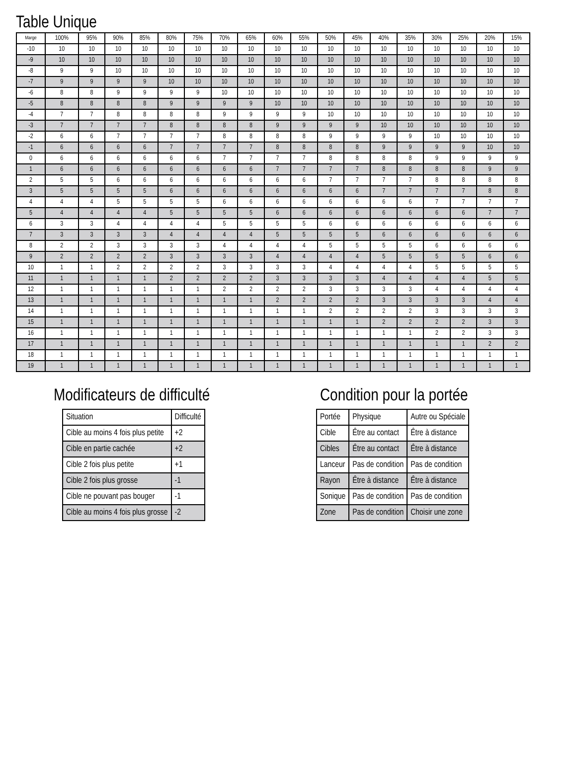Table Unique
| Marge | 100% | 95% | 90% | 85% | 80% | 75% | 70% | 65% | 60% | 55% | 50% | 45% | 40% | 35% | 30% | 25% | 20% | 15% |
| --- | --- | --- | --- | --- | --- | --- | --- | --- | --- | --- | --- | --- | --- | --- | --- | --- | --- | --- |
| -10 | 10 | 10 | 10 | 10 | 10 | 10 | 10 | 10 | 10 | 10 | 10 | 10 | 10 | 10 | 10 | 10 | 10 | 10 |
| -9 | 10 | 10 | 10 | 10 | 10 | 10 | 10 | 10 | 10 | 10 | 10 | 10 | 10 | 10 | 10 | 10 | 10 | 10 |
| -8 | 9 | 9 | 10 | 10 | 10 | 10 | 10 | 10 | 10 | 10 | 10 | 10 | 10 | 10 | 10 | 10 | 10 | 10 |
| -7 | 9 | 9 | 9 | 9 | 10 | 10 | 10 | 10 | 10 | 10 | 10 | 10 | 10 | 10 | 10 | 10 | 10 | 10 |
| -6 | 8 | 8 | 9 | 9 | 9 | 9 | 10 | 10 | 10 | 10 | 10 | 10 | 10 | 10 | 10 | 10 | 10 | 10 |
| -5 | 8 | 8 | 8 | 8 | 9 | 9 | 9 | 9 | 10 | 10 | 10 | 10 | 10 | 10 | 10 | 10 | 10 | 10 |
| -4 | 7 | 7 | 8 | 8 | 8 | 8 | 9 | 9 | 9 | 9 | 10 | 10 | 10 | 10 | 10 | 10 | 10 | 10 |
| -3 | 7 | 7 | 7 | 7 | 8 | 8 | 8 | 8 | 9 | 9 | 9 | 9 | 10 | 10 | 10 | 10 | 10 | 10 |
| -2 | 6 | 6 | 7 | 7 | 7 | 7 | 8 | 8 | 8 | 8 | 9 | 9 | 9 | 9 | 10 | 10 | 10 | 10 |
| -1 | 6 | 6 | 6 | 6 | 7 | 7 | 7 | 7 | 8 | 8 | 8 | 8 | 9 | 9 | 9 | 9 | 10 | 10 |
| 0 | 6 | 6 | 6 | 6 | 6 | 6 | 7 | 7 | 7 | 7 | 8 | 8 | 8 | 8 | 9 | 9 | 9 | 9 |
| 1 | 6 | 6 | 6 | 6 | 6 | 6 | 6 | 6 | 7 | 7 | 7 | 7 | 8 | 8 | 8 | 8 | 9 | 9 |
| 2 | 5 | 5 | 6 | 6 | 6 | 6 | 6 | 6 | 6 | 6 | 7 | 7 | 7 | 7 | 8 | 8 | 8 | 8 |
| 3 | 5 | 5 | 5 | 5 | 6 | 6 | 6 | 6 | 6 | 6 | 6 | 6 | 7 | 7 | 7 | 7 | 8 | 8 |
| 4 | 4 | 4 | 5 | 5 | 5 | 5 | 6 | 6 | 6 | 6 | 6 | 6 | 6 | 6 | 7 | 7 | 7 | 7 |
| 5 | 4 | 4 | 4 | 4 | 5 | 5 | 5 | 5 | 6 | 6 | 6 | 6 | 6 | 6 | 6 | 6 | 7 | 7 |
| 6 | 3 | 3 | 4 | 4 | 4 | 4 | 5 | 5 | 5 | 5 | 6 | 6 | 6 | 6 | 6 | 6 | 6 | 6 |
| 7 | 3 | 3 | 3 | 3 | 4 | 4 | 4 | 4 | 5 | 5 | 5 | 5 | 6 | 6 | 6 | 6 | 6 | 6 |
| 8 | 2 | 2 | 3 | 3 | 3 | 3 | 4 | 4 | 4 | 4 | 5 | 5 | 5 | 5 | 6 | 6 | 6 | 6 |
| 9 | 2 | 2 | 2 | 2 | 3 | 3 | 3 | 3 | 4 | 4 | 4 | 4 | 5 | 5 | 5 | 5 | 6 | 6 |
| 10 | 1 | 1 | 2 | 2 | 2 | 2 | 3 | 3 | 3 | 3 | 4 | 4 | 4 | 4 | 5 | 5 | 5 | 5 |
| 11 | 1 | 1 | 1 | 1 | 2 | 2 | 2 | 2 | 3 | 3 | 3 | 3 | 4 | 4 | 4 | 4 | 5 | 5 |
| 12 | 1 | 1 | 1 | 1 | 1 | 1 | 2 | 2 | 2 | 2 | 3 | 3 | 3 | 3 | 4 | 4 | 4 | 4 |
| 13 | 1 | 1 | 1 | 1 | 1 | 1 | 1 | 1 | 2 | 2 | 2 | 2 | 3 | 3 | 3 | 3 | 4 | 4 |
| 14 | 1 | 1 | 1 | 1 | 1 | 1 | 1 | 1 | 1 | 1 | 2 | 2 | 2 | 2 | 3 | 3 | 3 | 3 |
| 15 | 1 | 1 | 1 | 1 | 1 | 1 | 1 | 1 | 1 | 1 | 1 | 1 | 2 | 2 | 2 | 2 | 3 | 3 |
| 16 | 1 | 1 | 1 | 1 | 1 | 1 | 1 | 1 | 1 | 1 | 1 | 1 | 1 | 1 | 2 | 2 | 3 | 3 |
| 17 | 1 | 1 | 1 | 1 | 1 | 1 | 1 | 1 | 1 | 1 | 1 | 1 | 1 | 1 | 1 | 1 | 2 | 2 |
| 18 | 1 | 1 | 1 | 1 | 1 | 1 | 1 | 1 | 1 | 1 | 1 | 1 | 1 | 1 | 1 | 1 | 1 | 1 |
| 19 | 1 | 1 | 1 | 1 | 1 | 1 | 1 | 1 | 1 | 1 | 1 | 1 | 1 | 1 | 1 | 1 | 1 | 1 |
Modificateurs de difficulté
| Situation | Difficulté |
| Cible au moins 4 fois plus petite | +2 |
| Cible en partie cachée | +2 |
| Cible 2 fois plus petite | +1 |
| Cible 2 fois plus grosse | -1 |
| Cible ne pouvant pas bouger | -1 |
| Cible au moins 4 fois plus grosse | -2 |
Condition pour la portée
| Portée | Physique | Autre ou Spéciale |
| Cible | Être au contact | Être à distance |
| Cibles | Être au contact | Être à distance |
| Lanceur | Pas de condition | Pas de condition |
| Rayon | Être à distance | Être à distance |
| Sonique | Pas de condition | Pas de condition |
| Zone | Pas de condition | Choisir une zone |